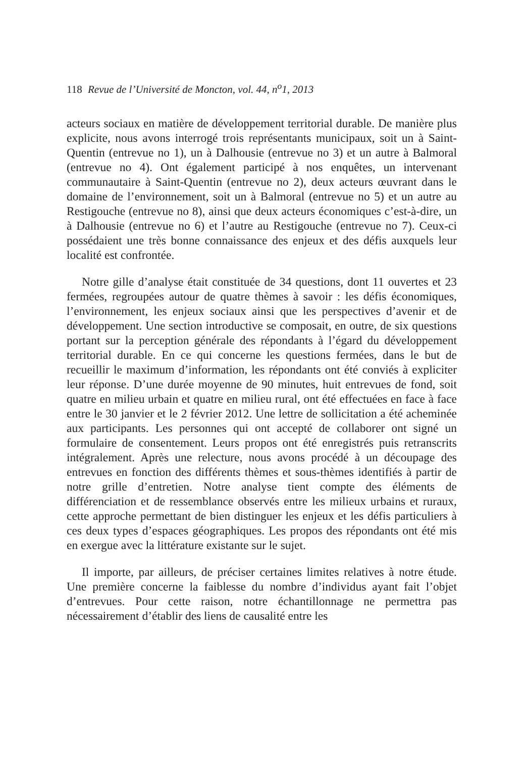118 Revue de l’Université de Moncton, vol. 44, n<sup>o</sup>1, 2013
acteurs sociaux en matière de développement territorial durable. De manière plus explicite, nous avons interrogé trois représentants municipaux, soit un à Saint-Quentin (entrevue no 1), un à Dalhousie (entrevue no 3) et un autre à Balmoral (entrevue no 4). Ont également participé à nos enquêtes, un intervenant communautaire à Saint-Quentin (entrevue no 2), deux acteurs œuvrant dans le domaine de l’environnement, soit un à Balmoral (entrevue no 5) et un autre au Restigouche (entrevue no 8), ainsi que deux acteurs économiques c’est-à-dire, un à Dalhousie (entrevue no 6) et l’autre au Restigouche (entrevue no 7). Ceux-ci possédaient une très bonne connaissance des enjeux et des défis auxquels leur localité est confrontée.
Notre gille d’analyse était constituée de 34 questions, dont 11 ouvertes et 23 fermées, regroupées autour de quatre thèmes à savoir : les défis économiques, l’environnement, les enjeux sociaux ainsi que les perspectives d’avenir et de développement. Une section introductive se composait, en outre, de six questions portant sur la perception générale des répondants à l’égard du développement territorial durable. En ce qui concerne les questions fermées, dans le but de recueillir le maximum d’information, les répondants ont été conviés à expliciter leur réponse. D’une durée moyenne de 90 minutes, huit entrevues de fond, soit quatre en milieu urbain et quatre en milieu rural, ont été effectuées en face à face entre le 30 janvier et le 2 février 2012. Une lettre de sollicitation a été acheminée aux participants. Les personnes qui ont accepté de collaborer ont signé un formulaire de consentement. Leurs propos ont été enregistrés puis retranscrits intégralement. Après une relecture, nous avons procédé à un découpage des entrevues en fonction des différents thèmes et sous-thèmes identifiés à partir de notre grille d’entretien. Notre analyse tient compte des éléments de différenciation et de ressemblance observés entre les milieux urbains et ruraux, cette approche permettant de bien distinguer les enjeux et les défis particuliers à ces deux types d’espaces géographiques. Les propos des répondants ont été mis en exergue avec la littérature existante sur le sujet.
Il importe, par ailleurs, de préciser certaines limites relatives à notre étude. Une première concerne la faiblesse du nombre d’individus ayant fait l’objet d’entrevues. Pour cette raison, notre échantillonnage ne permettra pas nécessairement d’établir des liens de causalité entre les